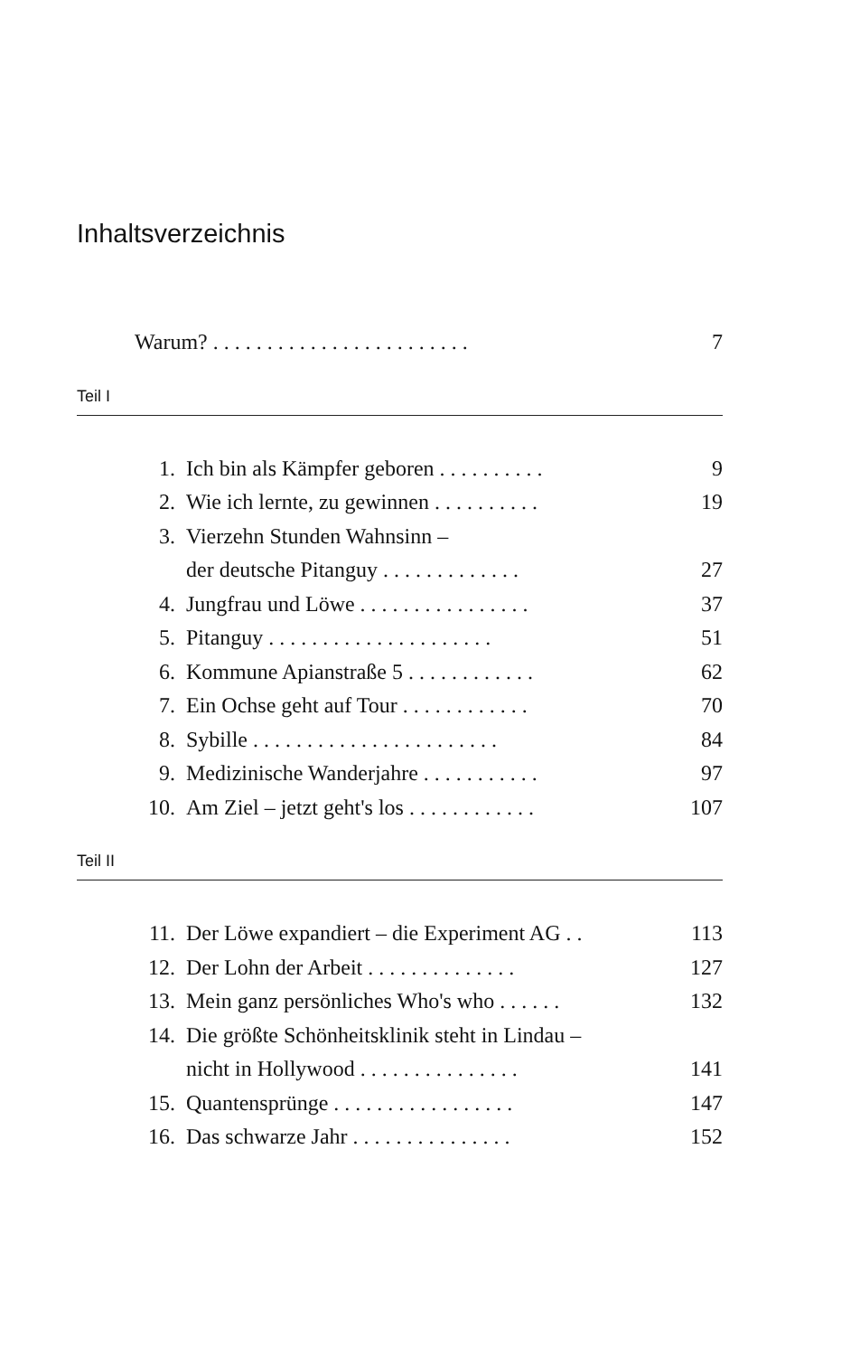Inhaltsverzeichnis
Warum? . . . . . . . . . . . . . . . . . . . . . . . . 7
Teil I
1. Ich bin als Kämpfer geboren . . . . . . . . . . 9
2. Wie ich lernte, zu gewinnen . . . . . . . . . . 19
3. Vierzehn Stunden Wahnsinn –
der deutsche Pitanguy . . . . . . . . . . . . .
27
4. Jungfrau und Löwe . . . . . . . . . . . . . . . . 37
5. Pitanguy . . . . . . . . . . . . . . . . . . . . . 51
6. Kommune Apianstraße 5 . . . . . . . . . . . . 62
7. Ein Ochse geht auf Tour . . . . . . . . . . . . 70
8. Sybille . . . . . . . . . . . . . . . . . . . . . . . 84
9. Medizinische Wanderjahre . . . . . . . . . . . 97
10. Am Ziel – jetzt geht's los . . . . . . . . . . . . 107
Teil II
11. Der Löwe expandiert – die Experiment AG . . 113
12. Der Lohn der Arbeit . . . . . . . . . . . . . . 127
13. Mein ganz persönliches Who's who . . . . . . 132
14. Die größte Schönheitsklinik steht in Lindau –
nicht in Hollywood . . . . . . . . . . . . . . .
141
15. Quantensprünge . . . . . . . . . . . . . . . . . 147
16. Das schwarze Jahr . . . . . . . . . . . . . . . 152